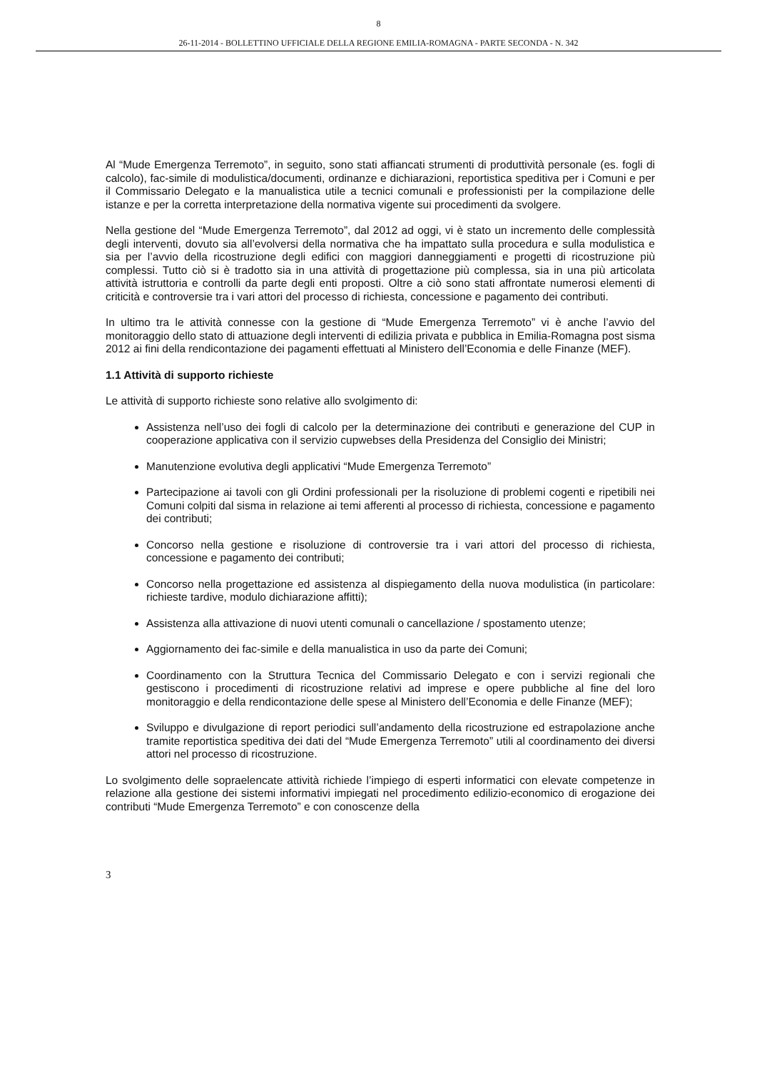8
26-11-2014 - BOLLETTINO UFFICIALE DELLA REGIONE EMILIA-ROMAGNA - PARTE SECONDA - N. 342
Al “Mude Emergenza Terremoto”, in seguito, sono stati affiancati strumenti di produttività personale (es. fogli di calcolo), fac-simile di modulistica/documenti, ordinanze e dichiarazioni, reportistica speditiva per i Comuni e per il Commissario Delegato e la manualistica utile a tecnici comunali e professionisti per la compilazione delle istanze e per la corretta interpretazione della normativa vigente sui procedimenti da svolgere.
Nella gestione del “Mude Emergenza Terremoto”, dal 2012 ad oggi, vi è stato un incremento delle complessità degli interventi, dovuto sia all’evolversi della normativa che ha impattato sulla procedura e sulla modulistica e sia per l’avvio della ricostruzione degli edifici con maggiori danneggiamenti e progetti di ricostruzione più complessi. Tutto ciò si è tradotto sia in una attività di progettazione più complessa, sia in una più articolata attività istruttoria e controlli da parte degli enti proposti. Oltre a ciò sono stati affrontate numerosi elementi di criticità e controversie tra i vari attori del processo di richiesta, concessione e pagamento dei contributi.
In ultimo tra le attività connesse con la gestione di “Mude Emergenza Terremoto” vi è anche l’avvio del monitoraggio dello stato di attuazione degli interventi di edilizia privata e pubblica in Emilia-Romagna post sisma 2012 ai fini della rendicontazione dei pagamenti effettuati al Ministero dell’Economia e delle Finanze (MEF).
1.1 Attività di supporto richieste
Le attività di supporto richieste sono relative allo svolgimento di:
Assistenza nell’uso dei fogli di calcolo per la determinazione dei contributi e generazione del CUP in cooperazione applicativa con il servizio cupwebses della Presidenza del Consiglio dei Ministri;
Manutenzione evolutiva degli applicativi “Mude Emergenza Terremoto”
Partecipazione ai tavoli con gli Ordini professionali per la risoluzione di problemi cogenti e ripetibili nei Comuni colpiti dal sisma in relazione ai temi afferenti al processo di richiesta, concessione e pagamento dei contributi;
Concorso nella gestione e risoluzione di controversie tra i vari attori del processo di richiesta, concessione e pagamento dei contributi;
Concorso nella progettazione ed assistenza al dispiegamento della nuova modulistica (in particolare: richieste tardive, modulo dichiarazione affitti);
Assistenza alla attivazione di nuovi utenti comunali o cancellazione / spostamento utenze;
Aggiornamento dei fac-simile e della manualistica in uso da parte dei Comuni;
Coordinamento con la Struttura Tecnica del Commissario Delegato e con i servizi regionali che gestiscono i procedimenti di ricostruzione relativi ad imprese e opere pubbliche al fine del loro monitoraggio e della rendicontazione delle spese al Ministero dell’Economia e delle Finanze (MEF);
Sviluppo e divulgazione di report periodici sull’andamento della ricostruzione ed estrapolazione anche tramite reportistica speditiva dei dati del “Mude Emergenza Terremoto” utili al coordinamento dei diversi attori nel processo di ricostruzione.
Lo svolgimento delle sopraelencate attività richiede l’impiego di esperti informatici con elevate competenze in relazione alla gestione dei sistemi informativi impiegati nel procedimento edilizio-economico di erogazione dei contributi “Mude Emergenza Terremoto” e con conoscenze della
3